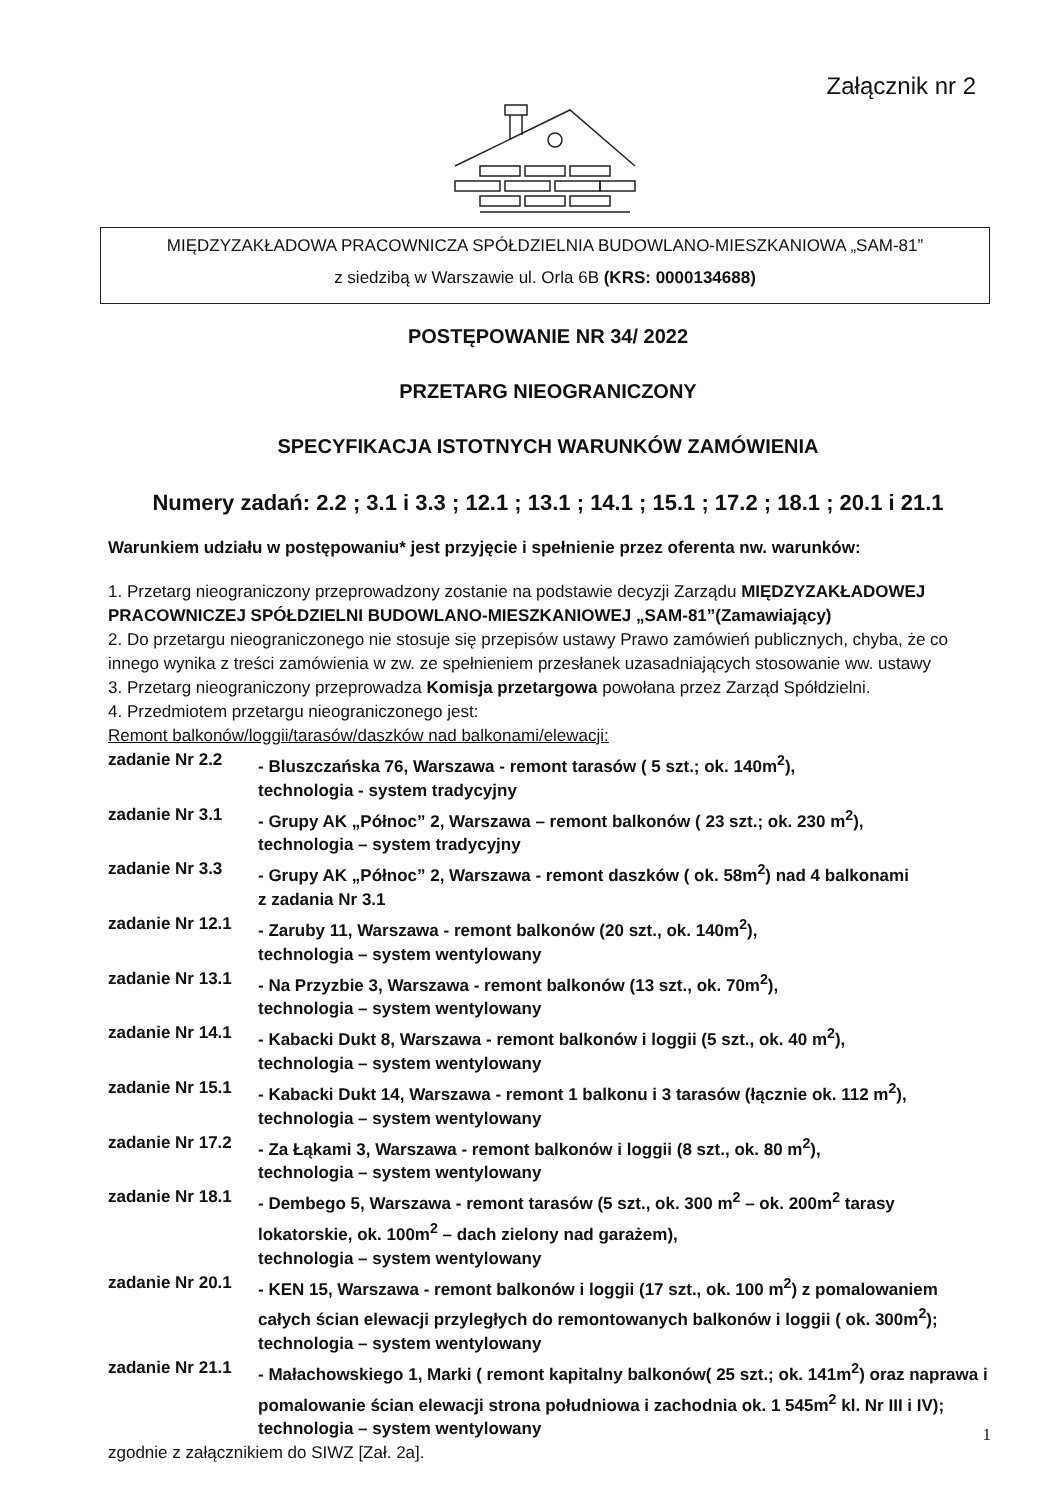Załącznik nr 2
MIĘDZYZAKŁADOWA PRACOWNICZA SPÓŁDZIELNIA BUDOWLANO-MIESZKANIOWA „SAM-81”
z siedzibą w Warszawie ul. Orla 6B (KRS: 0000134688)
POSTĘPOWANIE NR 34/ 2022
PRZETARG NIEOGRANICZONY
SPECYFIKACJA ISTOTNYCH WARUNKÓW ZAMÓWIENIA
Numery zadań: 2.2 ; 3.1 i 3.3 ; 12.1 ; 13.1 ; 14.1 ; 15.1 ; 17.2 ; 18.1 ; 20.1 i 21.1
Warunkiem udziału w postępowaniu* jest przyjęcie i spełnienie przez oferenta nw. warunków:
1. Przetarg nieograniczony przeprowadzony zostanie na podstawie decyzji Zarządu MIĘDZYZAKŁADOWEJ PRACOWNICZEJ SPÓŁDZIELNI BUDOWLANO-MIESZKANIOWEJ „SAM-81”(Zamawiający)
2. Do przetargu nieograniczonego nie stosuje się przepisów ustawy Prawo zamówień publicznych, chyba, że co innego wynika z treści zamówienia w zw. ze spełnieniem przesłanek uzasadniających stosowanie ww. ustawy
3. Przetarg nieograniczony przeprowadza Komisja przetargowa powołana przez Zarząd Spółdzielni.
4. Przedmiotem przetargu nieograniczonego jest:
Remont balkonów/loggii/tarasów/daszków nad balkonami/elewacji:
zadanie Nr 2.2 - Bluszczańska 76, Warszawa - remont tarasów ( 5 szt.; ok. 140m<sup>2</sup>),
technologia - system tradycyjny
zadanie Nr 3.1 - Grupy AK „Północ” 2, Warszawa – remont balkonów ( 23 szt.; ok. 230 m<sup>2</sup>),
technologia – system tradycyjny
zadanie Nr 3.3 - Grupy AK „Północ” 2, Warszawa - remont daszków ( ok. 58m<sup>2</sup>) nad 4 balkonami
z zadania Nr 3.1
zadanie Nr 12.1 - Zaruby 11, Warszawa - remont balkonów (20 szt., ok. 140m<sup>2</sup>),
technologia – system wentylowany
zadanie Nr 13.1 - Na Przyzbie 3, Warszawa - remont balkonów (13 szt., ok. 70m<sup>2</sup>),
technologia – system wentylowany
zadanie Nr 14.1 - Kabacki Dukt 8, Warszawa - remont balkonów i loggii (5 szt., ok. 40 m<sup>2</sup>),
technologia – system wentylowany
zadanie Nr 15.1 - Kabacki Dukt 14, Warszawa - remont 1 balkonu i 3 tarasów (łącznie ok. 112 m<sup>2</sup>),
technologia – system wentylowany
zadanie Nr 17.2 - Za Łąkami 3, Warszawa - remont balkonów i loggii (8 szt., ok. 80 m<sup>2</sup>),
technologia – system wentylowany
zadanie Nr 18.1 - Dembego 5, Warszawa - remont tarasów (5 szt., ok. 300 m<sup>2</sup> – ok. 200m<sup>2</sup> tarasy lokatorskie, ok. 100m<sup>2</sup> – dach zielony nad garażem),
technologia – system wentylowany
zadanie Nr 20.1 - KEN 15, Warszawa - remont balkonów i loggii (17 szt., ok. 100 m<sup>2</sup>) z pomalowaniem całych ścian elewacji przyległych do remontowanych balkonów i loggii ( ok. 300m<sup>2</sup>); technologia – system wentylowany
zadanie Nr 21.1 - Małachowskiego 1, Marki ( remont kapitalny balkonów( 25 szt.; ok. 141m<sup>2</sup>) oraz naprawa i pomalowanie ścian elewacji strona południowa i zachodnia ok. 1 545m<sup>2</sup> kl. Nr III i IV); technologia – system wentylowany
zgodnie z załącznikiem do SIWZ [Zał. 2a].
1